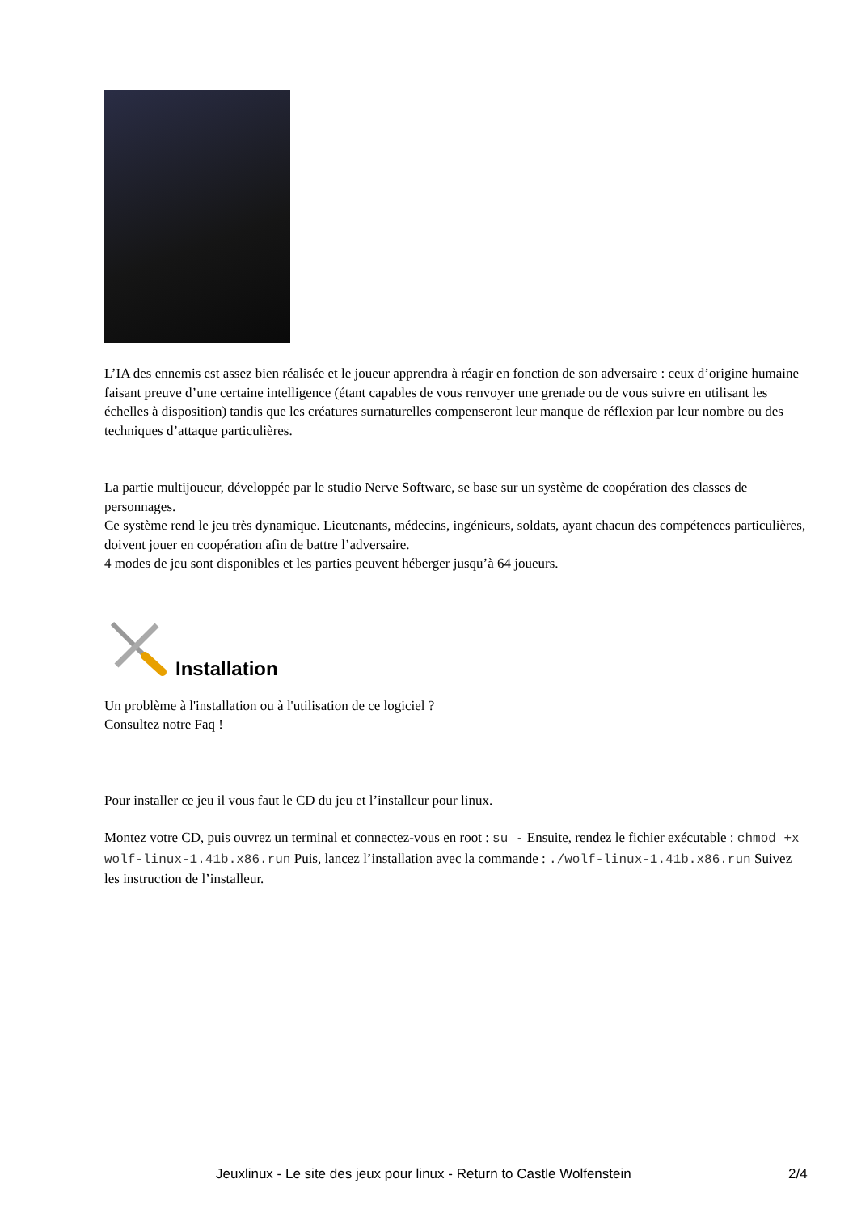L’IA des ennemis est assez bien réalisée et le joueur apprendra à réagir en fonction de son adversaire : ceux d’origine humaine faisant preuve d’une certaine intelligence (étant capables de vous renvoyer une grenade ou de vous suivre en utilisant les échelles à disposition) tandis que les créatures surnaturelles compenseront leur manque de réflexion par leur nombre ou des techniques d’attaque particulières.
La partie multijoueur, développée par le studio Nerve Software, se base sur un système de coopération des classes de personnages.
Ce système rend le jeu très dynamique. Lieutenants, médecins, ingénieurs, soldats, ayant chacun des compétences particulières, doivent jouer en coopération afin de battre l’adversaire.
4 modes de jeu sont disponibles et les parties peuvent héberger jusqu’à 64 joueurs.
Installation
Un problème à l'installation ou à l'utilisation de ce logiciel ?
Consultez notre Faq !
Pour installer ce jeu il vous faut le CD du jeu et l’installeur pour linux.
Montez votre CD, puis ouvrez un terminal et connectez-vous en root : su - Ensuite, rendez le fichier exécutable : chmod +x wolf-linux-1.41b.x86.run Puis, lancez l’installation avec la commande : ./wolf-linux-1.41b.x86.run Suivez les instruction de l’installeur.
Jeuxlinux - Le site des jeux pour linux - Return to Castle Wolfenstein
2/4